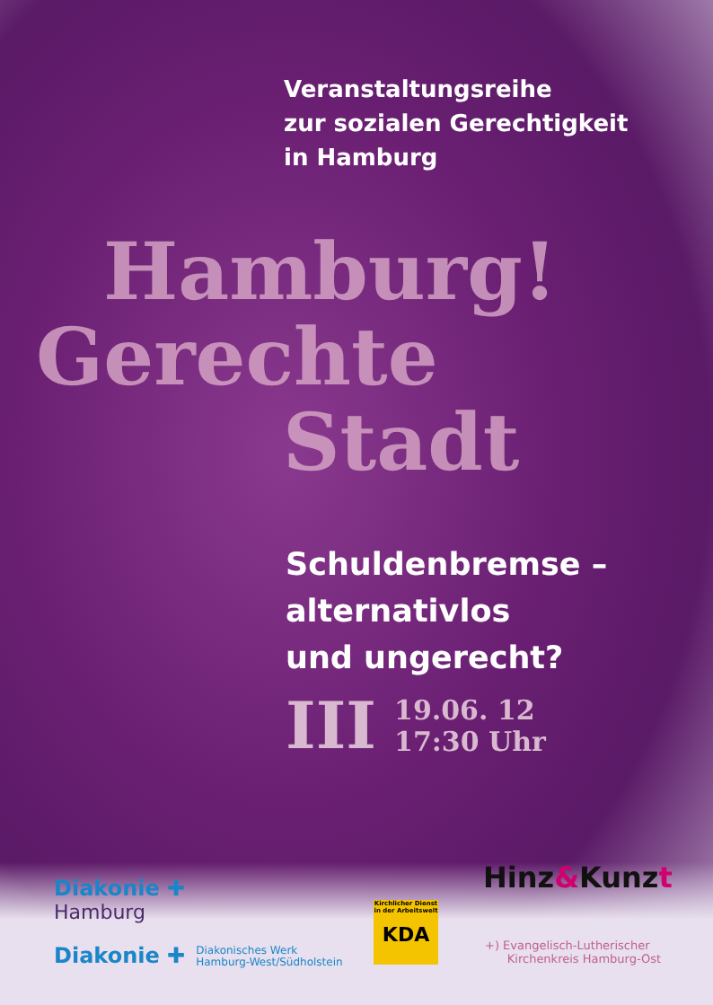Veranstaltungsreihe
zur sozialen Gerechtigkeit
in Hamburg
Hamburg!
Gerechte
Stadt
Schuldenbremse –
alternativlos
und ungerecht?
III 19.06. 12
17:30 Uhr
Diakonie ✚
Hamburg
Diakonie ✚ Diakonisches Werk
Hamburg-West/Südholstein
Kirchlicher Dienst
in der Arbeitswelt
KDA
Hinz&Kunzt
+) Evangelisch-Lutherischer
Kirchenkreis Hamburg-Ost